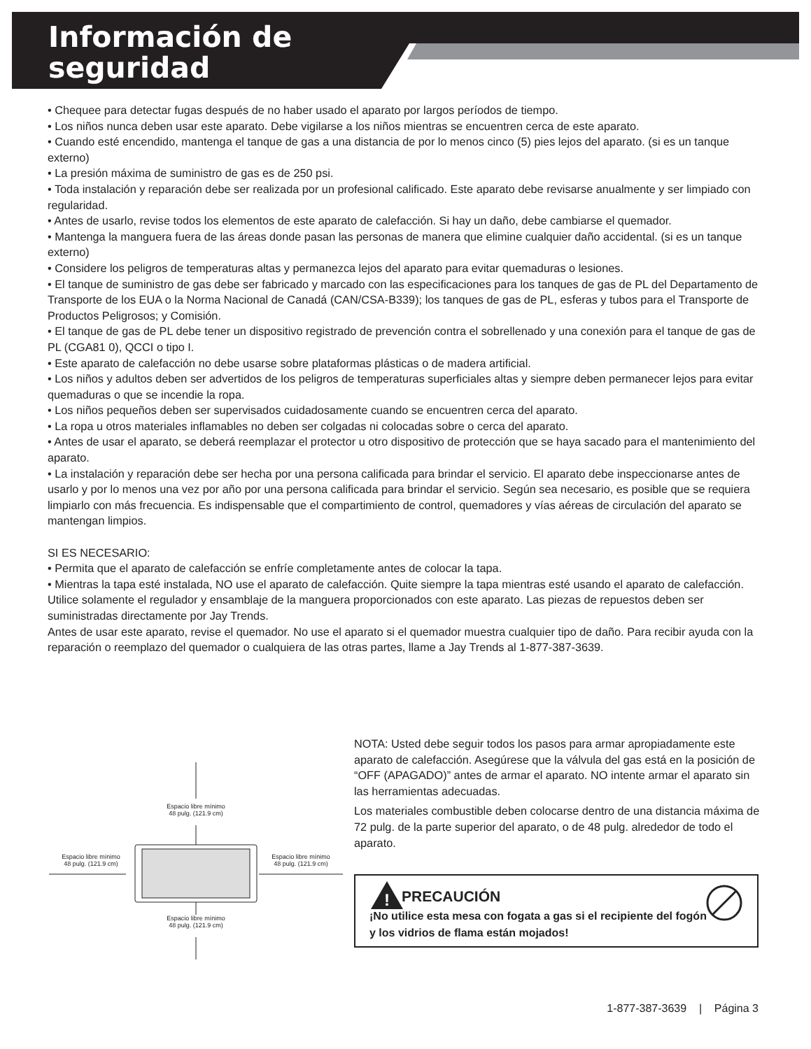Información de
seguridad
• Chequee para detectar fugas después de no haber usado el aparato por largos períodos de tiempo.
• Los niños nunca deben usar este aparato. Debe vigilarse a los niños mientras se encuentren cerca de este aparato.
• Cuando esté encendido, mantenga el tanque de gas a una distancia de por lo menos cinco (5) pies lejos del aparato. (si es un tanque externo)
• La presión máxima de suministro de gas es de 250 psi.
• Toda instalación y reparación debe ser realizada por un profesional calificado. Este aparato debe revisarse anualmente y ser limpiado con regularidad.
• Antes de usarlo, revise todos los elementos de este aparato de calefacción. Si hay un daño, debe cambiarse el quemador.
• Mantenga la manguera fuera de las áreas donde pasan las personas de manera que elimine cualquier daño accidental. (si es un tanque externo)
• Considere los peligros de temperaturas altas y permanezca lejos del aparato para evitar quemaduras o lesiones.
• El tanque de suministro de gas debe ser fabricado y marcado con las especificaciones para los tanques de gas de PL del Departamento de Transporte de los EUA o la Norma Nacional de Canadá (CAN/CSA-B339); los tanques de gas de PL, esferas y tubos para el Transporte de Productos Peligrosos; y Comisión.
• El tanque de gas de PL debe tener un dispositivo registrado de prevención contra el sobrellenado y una conexión para el tanque de gas de PL (CGA81 0), QCCI o tipo I.
• Este aparato de calefacción no debe usarse sobre plataformas plásticas o de madera artificial.
• Los niños y adultos deben ser advertidos de los peligros de temperaturas superficiales altas y siempre deben permanecer lejos para evitar quemaduras o que se incendie la ropa.
• Los niños pequeños deben ser supervisados cuidadosamente cuando se encuentren cerca del aparato.
• La ropa u otros materiales inflamables no deben ser colgadas ni colocadas sobre o cerca del aparato.
• Antes de usar el aparato, se deberá reemplazar el protector u otro dispositivo de protección que se haya sacado para el mantenimiento del aparato.
• La instalación y reparación debe ser hecha por una persona calificada para brindar el servicio. El aparato debe inspeccionarse antes de usarlo y por lo menos una vez por año por una persona calificada para brindar el servicio. Según sea necesario, es posible que se requiera limpiarlo con más frecuencia. Es indispensable que el compartimiento de control, quemadores y vías aéreas de circulación del aparato se mantengan limpios.
SI ES NECESARIO:
• Permita que el aparato de calefacción se enfríe completamente antes de colocar la tapa.
• Mientras la tapa esté instalada, NO use el aparato de calefacción. Quite siempre la tapa mientras esté usando el aparato de calefacción. Utilice solamente el regulador y ensamblaje de la manguera proporcionados con este aparato. Las piezas de repuestos deben ser suministradas directamente por Jay Trends.
Antes de usar este aparato, revise el quemador. No use el aparato si el quemador muestra cualquier tipo de daño. Para recibir ayuda con la reparación o reemplazo del quemador o cualquiera de las otras partes, llame a Jay Trends al 1-877-387-3639.
Espacio libre mínimo
48 pulg. (121.9 cm)
Espacio libre mínimo
48 pulg. (121.9 cm)
Espacio libre mínimo
48 pulg. (121.9 cm)
Espacio libre mínimo
48 pulg. (121.9 cm)
NOTA: Usted debe seguir todos los pasos para armar apropiadamente este aparato de calefacción. Asegúrese que la válvula del gas está en la posición de “OFF (APAGADO)” antes de armar el aparato. NO intente armar el aparato sin las herramientas adecuadas.
Los materiales combustible deben colocarse dentro de una distancia máxima de 72 pulg. de la parte superior del aparato, o de 48 pulg. alrededor de todo el aparato.
!
PRECAUCIÓN
¡No utilice esta mesa con fogata a gas si el recipiente del fogón y los vidrios de flama están mojados!
1-877-387-3639 | Página 3